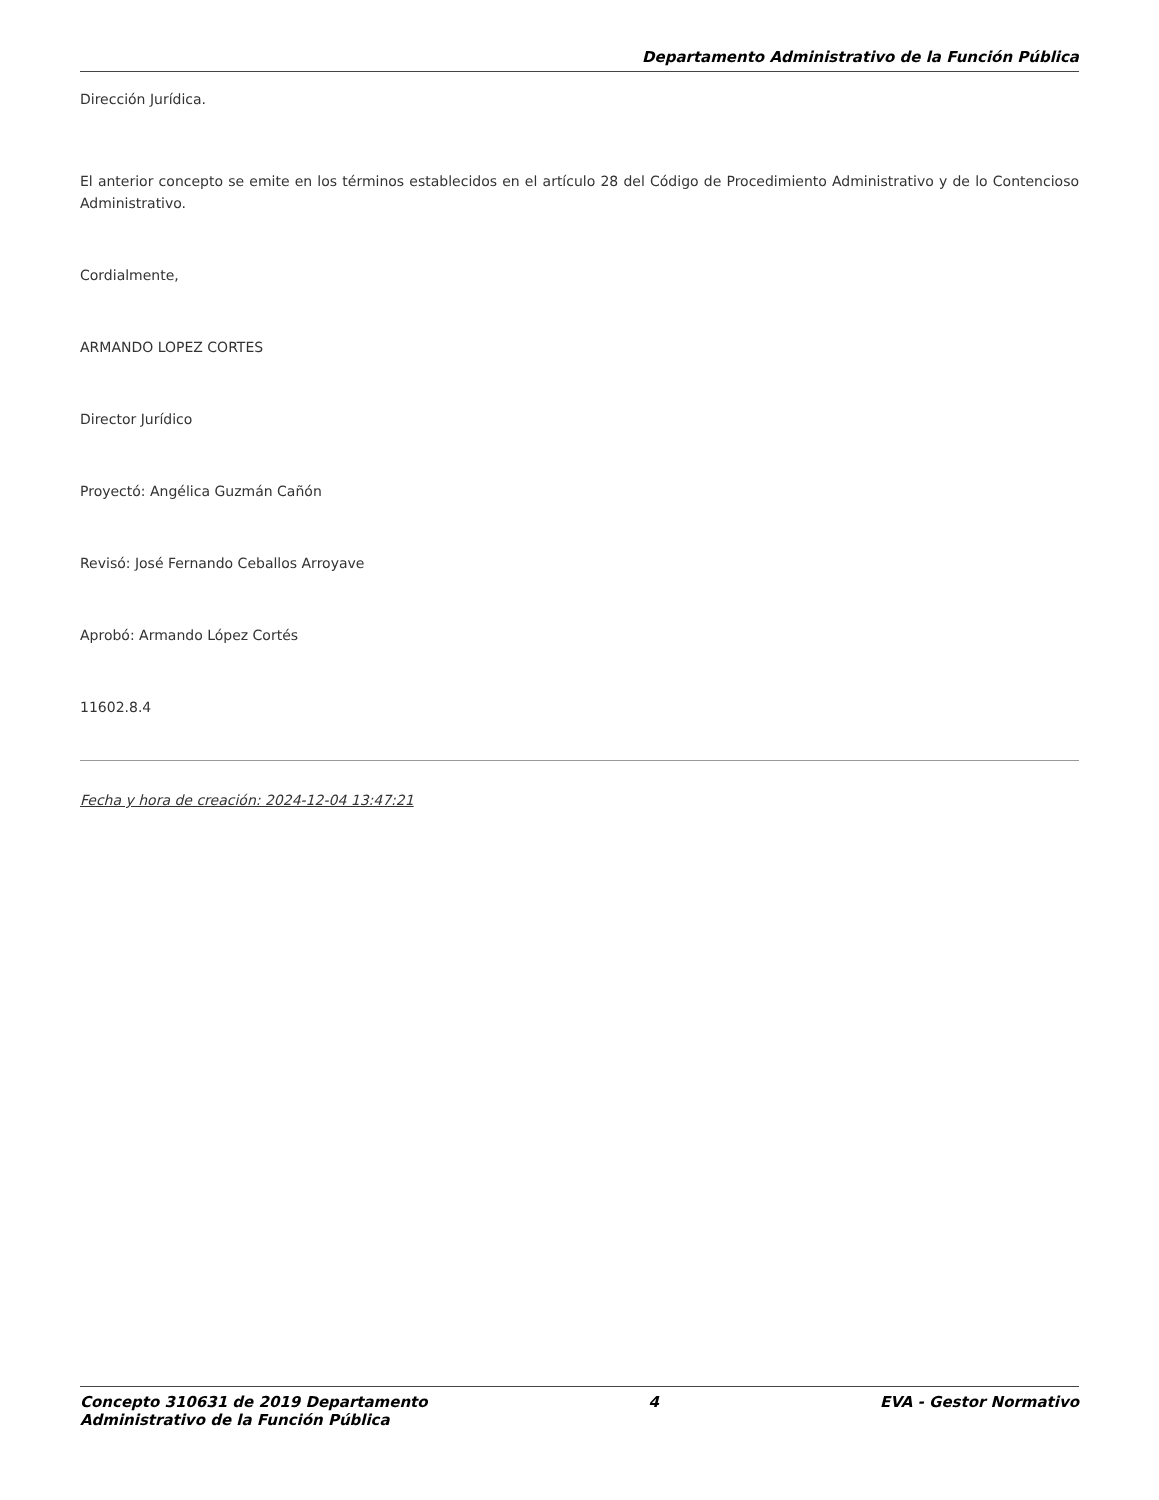Departamento Administrativo de la Función Pública
Dirección Jurídica.
El anterior concepto se emite en los términos establecidos en el artículo 28 del Código de Procedimiento Administrativo y de lo Contencioso Administrativo.
Cordialmente,
ARMANDO LOPEZ CORTES
Director Jurídico
Proyectó: Angélica Guzmán Cañón
Revisó: José Fernando Ceballos Arroyave
Aprobó: Armando López Cortés
11602.8.4
Fecha y hora de creación: 2024-12-04 13:47:21
Concepto 310631 de 2019 Departamento
Administrativo de la Función Pública 4 EVA - Gestor Normativo